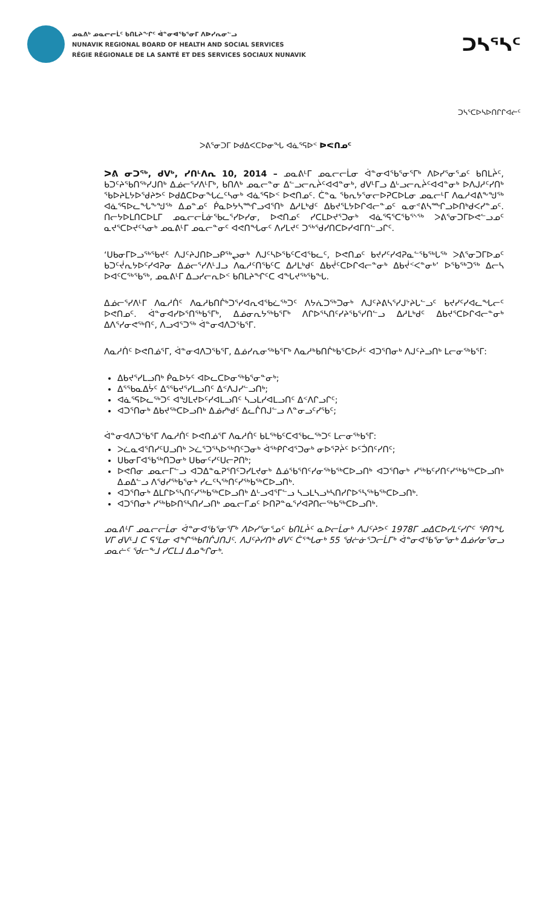ᓄᓇᕕᒃ ᓄᓇᓕᓕᒫᑦ ᑲᑎᒪᔨᖏᑦ ᐋᓐᓂᐊᖃᕐᓂᒥ ᐱᐅᓯᕆᓂᓪᓗ
NUNAVIK REGIONAL BOARD OF HEALTH AND SOCIAL SERVICES
RÉGIE RÉGIONALE DE LA SANTÉ ET DES SERVICES SOCIAUX NUNAVIK
ᑐᓴᕐᓴᑦ
ᑐᓴᕐᑕᐅᓴᐅᑎᒋᒋᐊᓖᑦ
ᐳᕕᕐᓂᑐᒥ ᐅᑯᐃᐸᑕᐅᓂᖓ ᐊᓈᕐᕋᐅᑉ ᐅᕙᑎᓄᑦ
ᐳᕕ ᓂᑐᖅ, ᑯᐯᒃ, ᓯᑎᒻᐱᕆ 10, 2014 – ᓄᓇᕕᒻᒥ ᓄᓇᓕᓕᒫᓂ ᐋᓐᓂᐊᖃᕐᓂᕐᒥᒃ ᐱᐅᓯᕐᓂᕐᓄᑦ ᑲᑎᒪᔩᑦ, ᑲᑐᑦᔨᕐᑲᑎᖅᓯᒍᑎᒃ ᐃᓅᓕᕐᓯᐱᒻᒥᒃ, ᑲᑎᐱᒃ ᓄᓇᓕᓐᓂ ᐃᓪᓗᓕᕆᔩᑦᐊᐊᓐᓂᒃ, ᑯᐯᒻᒥᓗ ᐃᒡᓗᓕᕆᔩᑦᐊᐊᓐᓂᒃ ᐅᐱᒍᓱᑦᓯᑎᒃ ᖃᐅᔨᒪᔭᐅᖁᔨᕗᑦ ᐅᑯᐃᑕᐅᓂᖓᓛᑦᓴᓂᒃ ᐊᓈᕐᕋᐅᑉ ᐅᕙᑎᓄᑦ. ᑖᓐᓇ ᖃᕆᔭᕐᓂᓕᐅᕈᑕᐅᒪᓂ ᓄᓇᓕᒻᒥ ᐱᓇᓱᐊᕕᖕᖑᖅ ᐊᓈᕐᕋᐅᓚᖓᖕᖑᖅ ᐃᓄᓐᓄᑦ ᑮᓇᐅᔭᓴᙱᓗᐊᕐᑎᒃ ᐃᓱᒪᒃᑯᑦ ᐃᑲᔪᕐᒪᔭᐅᒋᐊᓕᓐᓄᑦ ᓇᓂᕝᕕᓴᙱᓗᐅᑎᒃᑯᐸᓯᓐᓄᑦ. ᑎᓕᔭᐅᒪᑎᑕᐅᒪᒥ ᓄᓇᓕᓕᒫᓃᖃᓚᕐᓯᐅᓯᓂ, ᐅᕙᑎᓄᑦ ᓯᑕᒪᐅᔪᕐᑐᓂᒃ ᐊᓈᕐᕋᕐᑕᕐᑲᕐᔅᖅ ᐳᕕᕐᓂᑐᒥᐅᕙᓪᓗᓄᑦ ᓇᔪᕐᑕᐅᔪᑦᓴᓂᒃ ᓄᓇᕕᒻᒥ ᓄᓇᓕᓐᓂᑦ ᐊᕙᑎᖓᓂᑦ ᐱᓯᒪᔪᑦ ᑐᖅᖁᓯᑎᑕᐅᓯᐊᒥᑎᓪᓗᒋᑦ.
‘ᑌᑲᓂᒥᐅᓗᖅᖃᔪᑦ ᐱᒍᑦᔨᒍᑎᐅᓗᑭᖅᖢᓂᒃ ᐱᒍᑦᓴᐅᖃᑦᑕᐊᖃᓚᑦ, ᐅᕙᑎᓄᑦ ᑲᔪᓯᑦᓯᐊᕈᓇᓪᖃᖅᒐᖅ ᐳᕕᕐᓂᑐᒥᐅᓄᑦ ᑲᑐᑦᔫᕆᔭᐅᑦᓯᐊᕈᓂ ᐃᓅᓕᕐᓯᐱᒻᒧᓗ ᐱᓇᓱᑦᑎᖃᑦᑕ ᐃᓱᒪᒃᑯᑦ ᐃᑲᔫᑦᑕᐅᒋᐊᓕᓐᓂᒃ ᐃᑲᔫᑉᐸᓐᓂᒃ’ ᐅᖃᖅᑐᖅ ᐃᓕᓴ ᐅᐊᑦᑕᖅᖃᖅ, ᓄᓇᕕᒻᒥ ᐃᓗᓯᓕᕆᐅᑉ ᑲᑎᒪᔨᖏᑦᑕ ᐊᖓᔪᖅᖃᖓ.
ᐃᓅᓕᕐᓯᐱᒻᒥ ᐱᓇᓱᑏᑦ ᐱᓇᓱᑲᑎᒌᒃᑐᕐᓯᐊᕆᐊᖃᓛᖅᑐᑦ ᐱᔭᕇᑐᖅᑐᓂᒃ ᐱᒍᑦᔨᕕᓴᕐᓯᒍᔾᔨᒐᓪᓗᑦ ᑲᔪᓯᑦᓯᐊᓚᖓᓕᑦ ᐅᕙᑎᓄᑦ. ᐋᓐᓂᐊᓯᐅᕐᑎᖅᑲᕐᒥᒃ, ᐃᓅᓂᕆᔭᖅᑲᕐᒥᒃ ᐱᒋᐅᕐᓴᑎᑦᓯᔨᕐᑲᕐᓯᑎᓪᓗ ᐃᓱᒪᒃᑯᑦ ᐃᑲᔪᕐᑕᐅᒋᐊᓕᓐᓂᒃ ᐃᐱᕐᓯᓂᕙᖅᑎᑦ, ᐱᓗᐊᕐᑐᖅ ᐋᓐᓂᐊᐱᑐᖃᕐᒥ.
ᐱᓇᓱᑏᑦ ᐅᕙᑎᓅᕐᒥ, ᐋᓐᓂᐊᐱᑐᖃᕐᒥ, ᐃᓅᓯᕆᓂᖅᑲᕐᒥᒃ ᐱᓇᓱᒃᑲᑎᒌᒃᑲᕐᑕᐅᓲᑦ ᐊᑐᕐᑎᓂᒃ ᐱᒍᑦᔨᓗᑎᒃ ᒪᓕᓂᖅᑲᕐᒥ:
ᐃᑲᔪᕐᓯᒪᓗᑎᒃ ᑮᓇᐅᔭᑦ ᐊᐅᓚᑕᐅᓂᖅᑲᕐᓂᓐᓂᒃ;
ᐃᕐᖃᓇᐃᔮᑦ ᐃᕐᖃᔪᕐᓯᒪᓗᑎᑦ ᐃᑉᐱᒍᓯᓪᓗᑎᒃ;
ᐊᓈᕐᕋᐅᓚᖅᑐᑦ ᐊᖑᒪᔪᐅᑦᓯᐊᒪᓗᑎᑦ ᓴᓗᒪᓯᐊᒪᓗᑎᑦ ᐃᑉᐱᒋᓗᒋᑦ;
ᐊᑐᕐᑎᓂᒃ ᐃᑲᔪᖅᑕᐅᓗᑎᒃ ᐃᓅᓯᒃᑯᑦ ᐃᓚᒌᑎᒍᓪᓗ ᐱᓐᓂᓗᑦᓯᖃᑦ;
ᐋᓐᓂᐊᐱᑐᖃᕐᒥ ᐱᓇᓱᑏᑦ ᐅᕙᑎᓅᕐᒥ ᐱᓇᓱᑏᑦ ᑲᒪᖅᑲᑦᑕᐊᖃᓚᖅᑐᑦ ᒪᓕᓂᖅᑲᕐᒥ:
ᐳᓛᓇᐊᕐᑎᓯᑦᑌᓗᑎᒃ ᐳᓛᕐᑐᕐᓴᐅᖅᑎᑦᑐᓂᒃ ᐋᖅᑭᒋᐊᕐᑐᓂᒃ ᓂᐅᕐᕈᔩᑦ ᐅᑦᑑᑎᑦᓯᑎᑦ;
ᑌᑲᓂᒥᐊᕐᑲᖅᑎᑐᓂᒃ ᑌᑲᓂᑦᓯᑦᑌᓕᕈᑎᒃ;
ᐅᕙᑎᓂ ᓄᓇᓕᒥᓪᓗ ᐊᑐᐃᓐᓇᕈᕐᑎᑦᑐᓯᒪᔪᓂᒃ ᐃᓅᖃᕐᑎᑦᓯᓂᖅᑲᖅᑕᐅᓗᑎᒃ ᐊᑐᕐᑎᓂᒃ ᓯᖅᑲᑦᓯᑎᑦᓯᖅᑲᖅᑕᐅᓗᑎᒃ ᐃᓄᐃᓪᓗ ᐱᕐᑯᓯᖅᑲᕐᓂᒃ ᓯᓚᑦᓴᖅᑎᑦᓯᖅᑲᖅᑕᐅᓗᑎᒃ.
ᐊᑐᕐᑎᓂᒃ ᐃᒪᒋᐅᕐᓴᑎᑦᓯᖅᑲᖅᑕᐅᓗᑎᒃ ᐃᒡᓗᐊᕐᒥᓪᓗ ᓴᓗᒪᓴᓗᒃᓴᑎᓯᒋᐅᕐᓴᖅᑲᖅᑕᐅᓗᑎᒃ.
ᐊᑐᕐᑎᓂᒃ ᓯᖅᑲᐅᑎᕐᓴᑎᓯᓗᑎᒃ ᓄᓇᓕᒥᓄᑦ ᐅᑎᕈᓐᓇᕐᓯᐊᕈᑎᓕᖅᑲᖅᑕᐅᓗᑎᒃ.
ᓄᓇᕕᒻᒥ ᓄᓇᓕᓕᒫᓂ ᐋᓐᓂᐊᖃᕐᓂᕐᒥᒃ ᐱᐅᓯᕐᓂᕐᓄᑦ ᑲᑎᒪᔩᑦ ᓇᐅᓕᒫᓂᒃ ᐱᒍᑦᔨᕗᑦ 1978ᒥ ᓄᐃᑕᐅᓯᒪᑦᓯᒋᑦ ᕿᑎᖓ ᐯᒥ ᑯᐯᒻᒧ ᑕ ᕋᕐᒪᓂ ᐊᖏᖅᑲᑎᒌᒍᑎᒍᑦ. ᐱᒍᑦᔨᓯᑎᒃ ᑯᐯᑦ ᑖᕐᖓᓂᒃ 55 ᖁᓖᓃᕐᑐᓕᒫᒥᒃ ᐋᓐᓂᐊᖃᕐᓂᕐᓂᒃ ᐃᓅᓯᓂᕐᓂᓗ ᓄᓇᓖᑦ ᖁᓕᖕᒧ ᓯᑕᒪᒧ ᐃᓄᖕᒋᓂᒃ.